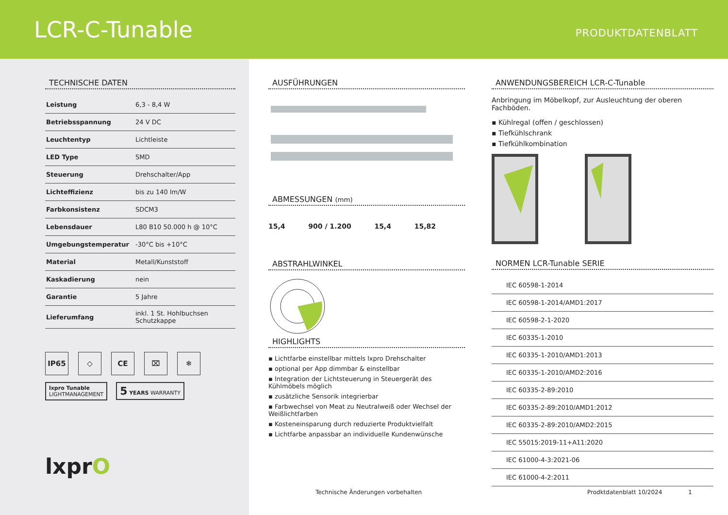LCR-C-Tunable
PRODUKTDATENBLATT
TECHNISCHE DATEN
| Leistung | 6,3 - 8,4 W |
| Betriebsspannung | 24 V DC |
| Leuchtentyp | Lichtleiste |
| LED Type | SMD |
| Steuerung | Drehschalter/App |
| Lichteffizienz | bis zu 140 lm/W |
| Farbkonsistenz | SDCM3 |
| Lebensdauer | L80 B10 50.000 h @ 10°C |
| Umgebungstemperatur | -30°C bis +10°C |
| Material | Metall/Kunststoff |
| Kaskadierung | nein |
| Garantie | 5 Jahre |
| Lieferumfang | inkl. 1 St. Hohlbuchsen Schutzkappe |
IP65 ◇ CE ⌧ ❄
lxpro Tunable
LIGHTMANAGEMENT 5 YEARS WARRANTY
lxprO
AUSFÜHRUNGEN
ABMESSUNGEN (mm)
15,4 900 / 1.200 15,4 15,82
ABSTRAHLWINKEL
HIGHLIGHTS
▪ Lichtfarbe einstellbar mittels lxpro Drehschalter
▪ optional per App dimmbar & einstellbar
▪ Integration der Lichtsteuerung in Steuergerät des Kühlmöbels möglich
▪ zusätzliche Sensorik integrierbar
▪ Farbwechsel von Meat zu Neutralweiß oder Wechsel der Weißlichtfarben
▪ Kosteneinsparung durch reduzierte Produktvielfalt
▪ Lichtfarbe anpassbar an individuelle Kundenwünsche
ANWENDUNGSBEREICH LCR-C-Tunable
Anbringung im Möbelkopf, zur Ausleuchtung der oberen Fachböden.
▪ Kühlregal (offen / geschlossen)
▪ Tiefkühlschrank
▪ Tiefkühlkombination
NORMEN LCR-Tunable SERIE
| IEC 60598-1-2014 |
| IEC 60598-1-2014/AMD1:2017 |
| IEC 60598-2-1-2020 |
| IEC 60335-1-2010 |
| IEC 60335-1-2010/AMD1:2013 |
| IEC 60335-1-2010/AMD2:2016 |
| IEC 60335-2-89:2010 |
| IEC 60335-2-89:2010/AMD1:2012 |
| IEC 60335-2-89:2010/AMD2:2015 |
| IEC 55015:2019-11+A11:2020 |
| IEC 61000-4-3:2021-06 |
| IEC 61000-4-2:2011 |
Technische Änderungen vorbehalten
Prodktdatenblatt 10/2024 1